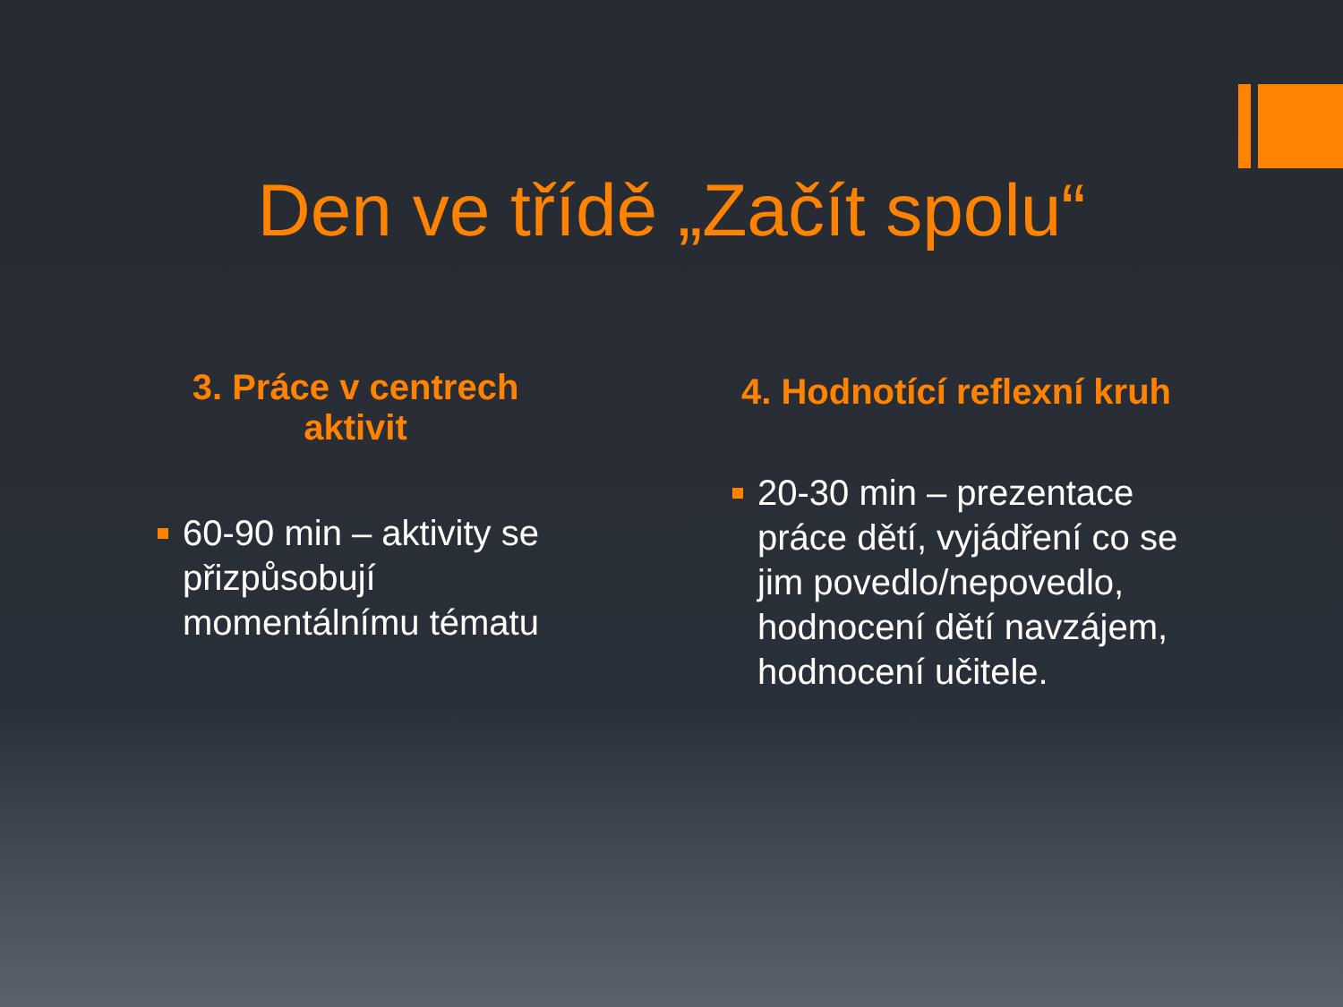Den ve třídě „Začít spolu“
3. Práce v centrech aktivit
60-90 min – aktivity se přizpůsobují momentálnímu tématu
4. Hodnotící reflexní kruh
20-30 min – prezentace práce dětí, vyjádření co se jim povedlo/nepovedlo, hodnocení dětí navzájem, hodnocení učitele.